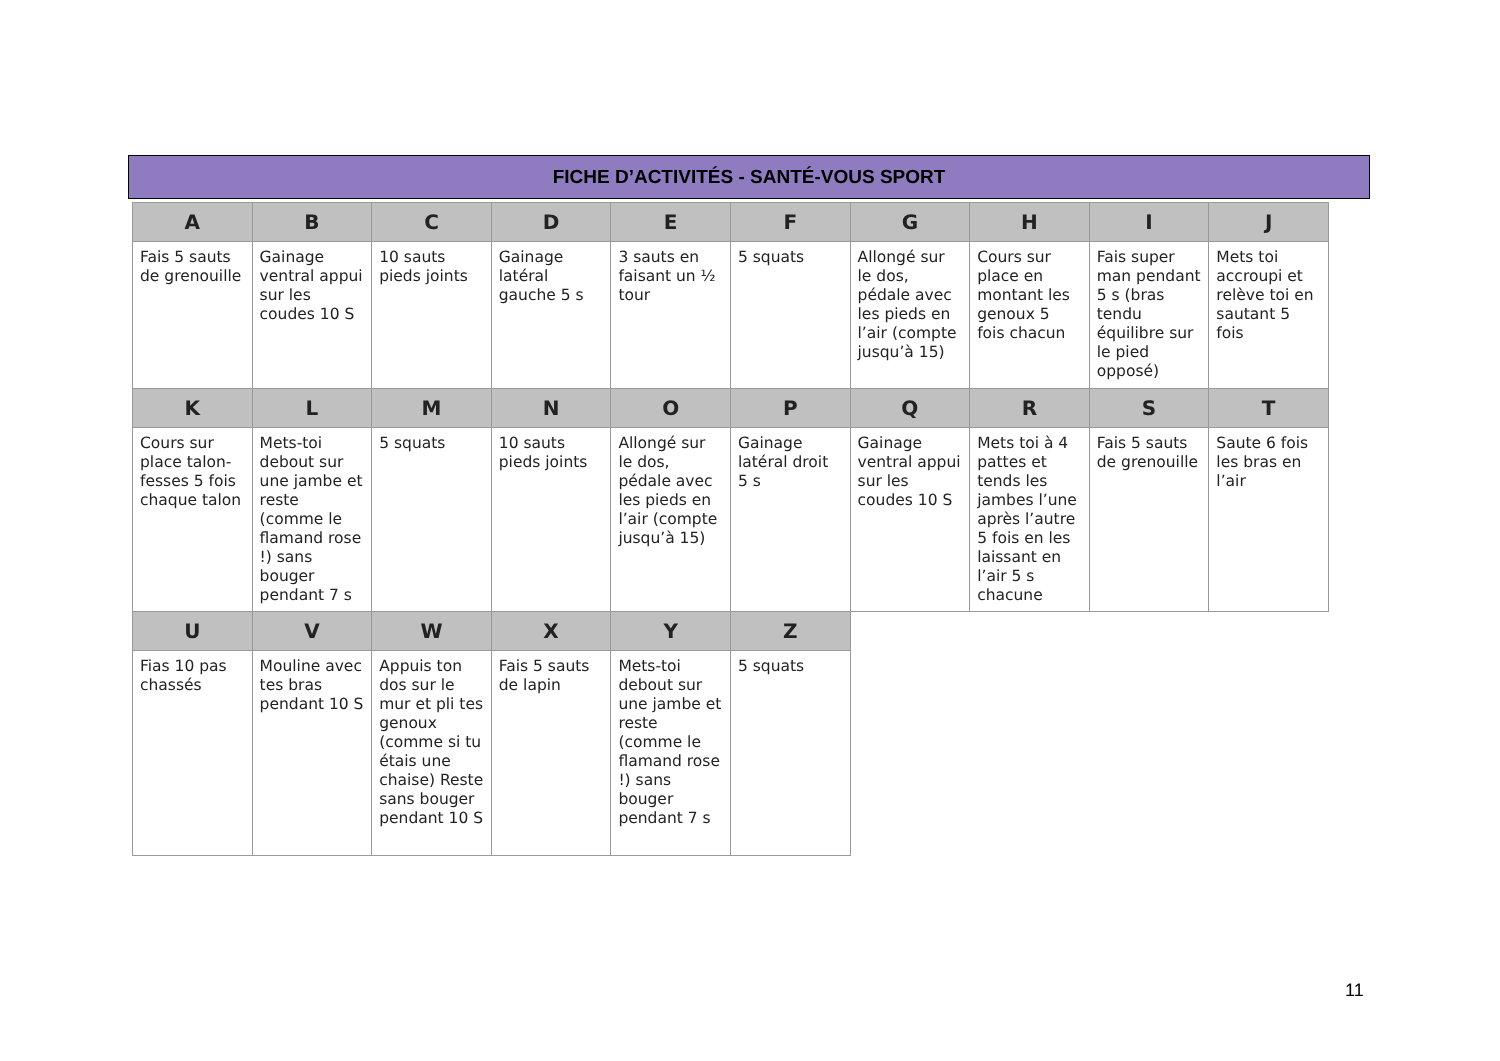FICHE D’ACTIVITÉS - SANTÉ-VOUS SPORT
| A | B | C | D | E | F | G | H | I | J |
| --- | --- | --- | --- | --- | --- | --- | --- | --- | --- |
| Fais 5 sauts de grenouille | Gainage ventral appui sur les coudes 10 S | 10 sauts pieds joints | Gainage latéral gauche 5 s | 3 sauts en faisant un ½ tour | 5 squats | Allongé sur le dos, pédale avec les pieds en l’air (compte jusqu’à 15) | Cours sur place en montant les genoux 5 fois chacun | Fais super man pendant 5 s (bras tendu équilibre sur le pied opposé) | Mets toi accroupi et relève toi en sautant 5 fois |
| K | L | M | N | O | P | Q | R | S | T |
| Cours sur place talon-fesses 5 fois chaque talon | Mets-toi debout sur une jambe et reste (comme le flamand rose !) sans bouger pendant 7 s | 5 squats | 10 sauts pieds joints | Allongé sur le dos, pédale avec les pieds en l’air (compte jusqu’à 15) | Gainage latéral droit 5 s | Gainage ventral appui sur les coudes 10 S | Mets toi à 4 pattes et tends les jambes l’une après l’autre 5 fois en les laissant en l’air 5 s chacune | Fais 5 sauts de grenouille | Saute 6 fois les bras en l’air |
| U | V | W | X | Y | Z | | | | |
| Fias 10 pas chassés | Mouline avec tes bras pendant 10 S | Appuis ton dos sur le mur et pli tes genoux (comme si tu étais une chaise) Reste sans bouger pendant 10 S | Fais 5 sauts de lapin | Mets-toi debout sur une jambe et reste (comme le flamand rose !) sans bouger pendant 7 s | 5 squats | | | | |
11